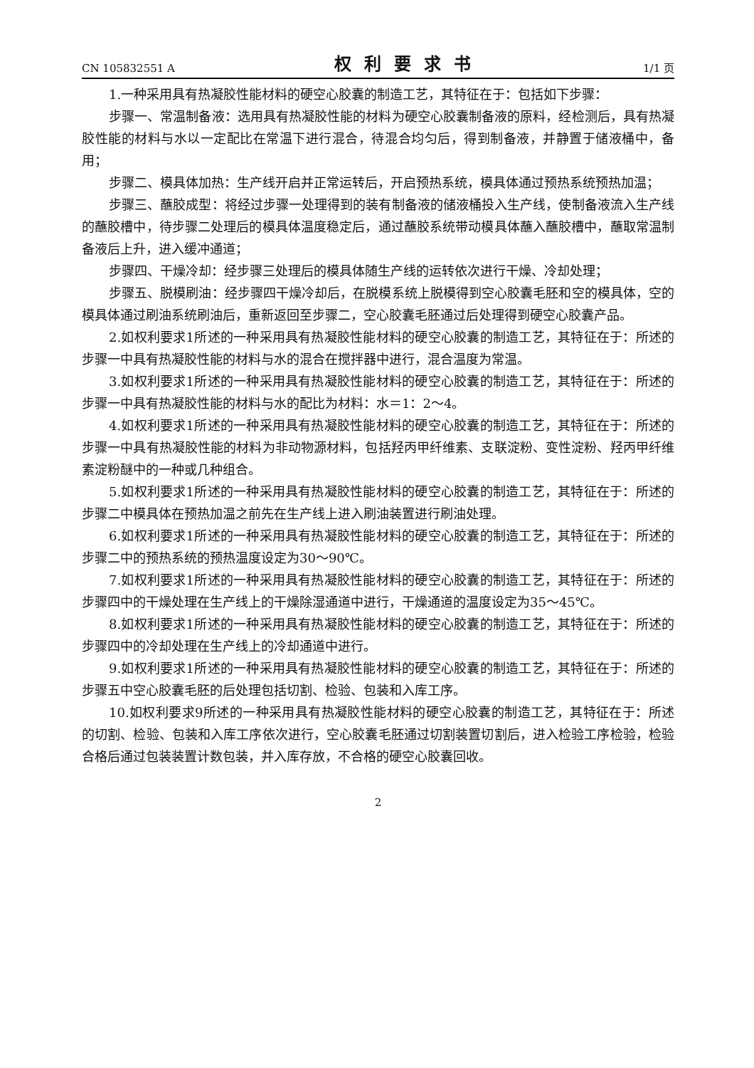CN 105832551 A 权利要求书 1/1 页
1.一种采用具有热凝胶性能材料的硬空心胶囊的制造工艺，其特征在于：包括如下步骤：
步骤一、常温制备液：选用具有热凝胶性能的材料为硬空心胶囊制备液的原料，经检测后，具有热凝胶性能的材料与水以一定配比在常温下进行混合，待混合均匀后，得到制备液，并静置于储液桶中，备用；
步骤二、模具体加热：生产线开启并正常运转后，开启预热系统，模具体通过预热系统预热加温；
步骤三、蘸胶成型：将经过步骤一处理得到的装有制备液的储液桶投入生产线，使制备液流入生产线的蘸胶槽中，待步骤二处理后的模具体温度稳定后，通过蘸胶系统带动模具体蘸入蘸胶槽中，蘸取常温制备液后上升，进入缓冲通道；
步骤四、干燥冷却：经步骤三处理后的模具体随生产线的运转依次进行干燥、冷却处理；
步骤五、脱模刷油：经步骤四干燥冷却后，在脱模系统上脱模得到空心胶囊毛胚和空的模具体，空的模具体通过刷油系统刷油后，重新返回至步骤二，空心胶囊毛胚通过后处理得到硬空心胶囊产品。
2.如权利要求1所述的一种采用具有热凝胶性能材料的硬空心胶囊的制造工艺，其特征在于：所述的步骤一中具有热凝胶性能的材料与水的混合在搅拌器中进行，混合温度为常温。
3.如权利要求1所述的一种采用具有热凝胶性能材料的硬空心胶囊的制造工艺，其特征在于：所述的步骤一中具有热凝胶性能的材料与水的配比为材料：水＝1：2～4。
4.如权利要求1所述的一种采用具有热凝胶性能材料的硬空心胶囊的制造工艺，其特征在于：所述的步骤一中具有热凝胶性能的材料为非动物源材料，包括羟丙甲纤维素、支联淀粉、变性淀粉、羟丙甲纤维素淀粉醚中的一种或几种组合。
5.如权利要求1所述的一种采用具有热凝胶性能材料的硬空心胶囊的制造工艺，其特征在于：所述的步骤二中模具体在预热加温之前先在生产线上进入刷油装置进行刷油处理。
6.如权利要求1所述的一种采用具有热凝胶性能材料的硬空心胶囊的制造工艺，其特征在于：所述的步骤二中的预热系统的预热温度设定为30～90℃。
7.如权利要求1所述的一种采用具有热凝胶性能材料的硬空心胶囊的制造工艺，其特征在于：所述的步骤四中的干燥处理在生产线上的干燥除湿通道中进行，干燥通道的温度设定为35～45℃。
8.如权利要求1所述的一种采用具有热凝胶性能材料的硬空心胶囊的制造工艺，其特征在于：所述的步骤四中的冷却处理在生产线上的冷却通道中进行。
9.如权利要求1所述的一种采用具有热凝胶性能材料的硬空心胶囊的制造工艺，其特征在于：所述的步骤五中空心胶囊毛胚的后处理包括切割、检验、包装和入库工序。
10.如权利要求9所述的一种采用具有热凝胶性能材料的硬空心胶囊的制造工艺，其特征在于：所述的切割、检验、包装和入库工序依次进行，空心胶囊毛胚通过切割装置切割后，进入检验工序检验，检验合格后通过包装装置计数包装，并入库存放，不合格的硬空心胶囊回收。
2